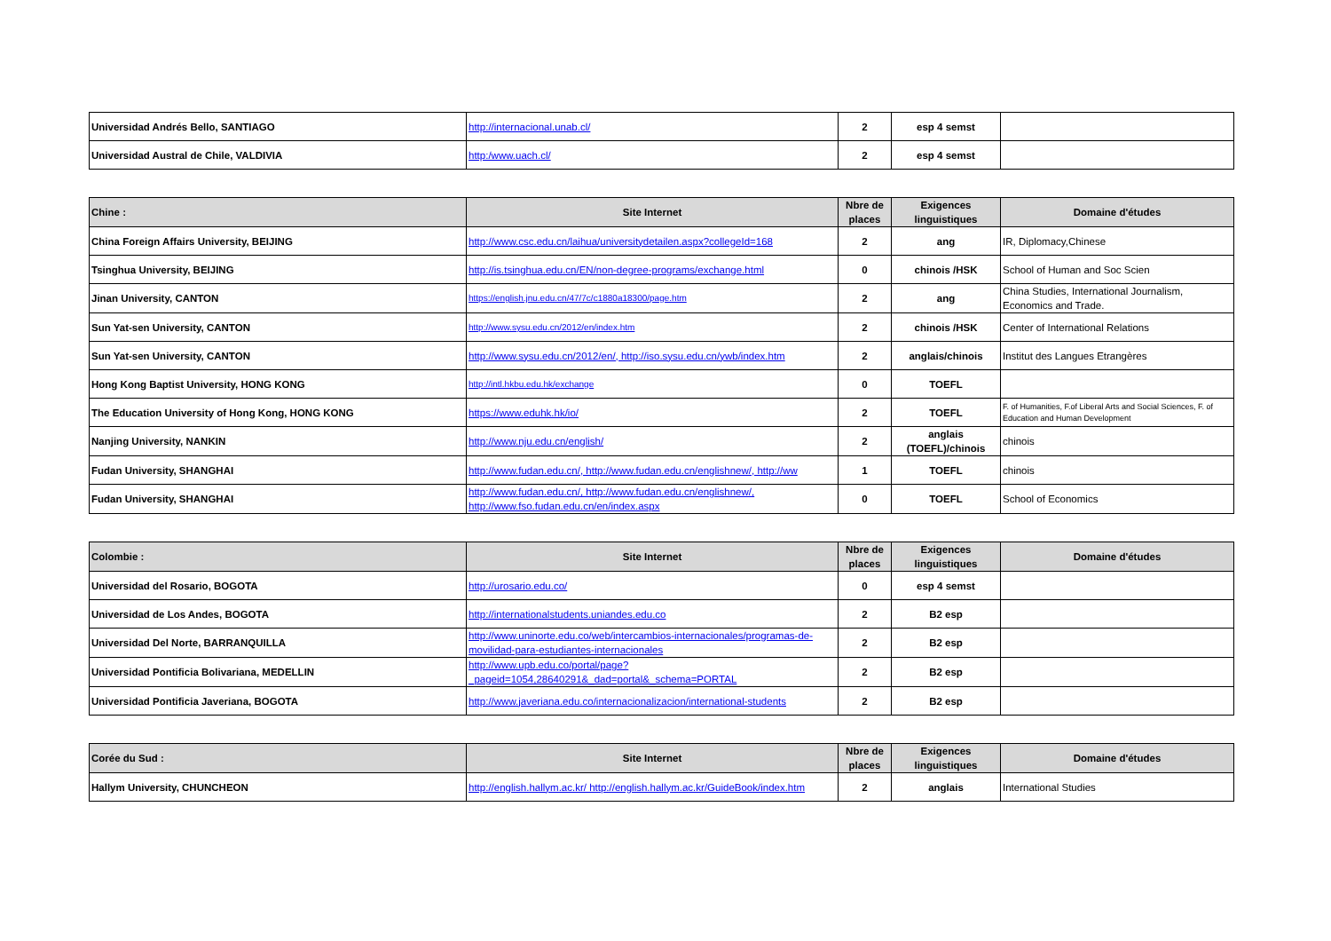| Universidad Andrés Bello, SANTIAGO | http://internacional.unab.cl/ | 2 | esp 4 semst | |
| Universidad Austral de Chile, VALDIVIA | http:/www.uach.cl/ | 2 | esp 4 semst | |
| Chine : | Site Internet | Nbre de places | Exigences linguistiques | Domaine d'études |
| --- | --- | --- | --- | --- |
| China Foreign Affairs University, BEIJING | http://www.csc.edu.cn/laihua/universitydetailen.aspx?collegeId=168 | 2 | ang | IR, Diplomacy,Chinese |
| Tsinghua University, BEIJING | http://is.tsinghua.edu.cn/EN/non-degree-programs/exchange.html | 0 | chinois /HSK | School of Human and Soc Scien |
| Jinan University, CANTON | https://english.jnu.edu.cn/47/7c/c1880a18300/page.htm | 2 | ang | China Studies, International Journalism, Economics and Trade. |
| Sun Yat-sen University, CANTON | http://www.sysu.edu.cn/2012/en/index.htm | 2 | chinois /HSK | Center of International Relations |
| Sun Yat-sen University, CANTON | http://www.sysu.edu.cn/2012/en/, http://iso.sysu.edu.cn/ywb/index.htm | 2 | anglais/chinois | Institut des Langues Etrangères |
| Hong Kong Baptist University, HONG KONG | http://intl.hkbu.edu.hk/exchange | 0 | TOEFL | |
| The Education University of Hong Kong, HONG KONG | https://www.eduhk.hk/io/ | 2 | TOEFL | F. of Humanities, F.of Liberal Arts and Social Sciences, F. of Education and Human Development |
| Nanjing University, NANKIN | http://www.nju.edu.cn/english/ | 2 | anglais (TOEFL)/chinois | chinois |
| Fudan University, SHANGHAI | http://www.fudan.edu.cn/, http://www.fudan.edu.cn/englishnew/, http://ww | 1 | TOEFL | chinois |
| Fudan University, SHANGHAI | http://www.fudan.edu.cn/, http://www.fudan.edu.cn/englishnew/, http://www.fso.fudan.edu.cn/en/index.aspx | 0 | TOEFL | School of Economics |
| Colombie : | Site Internet | Nbre de places | Exigences linguistiques | Domaine d'études |
| --- | --- | --- | --- | --- |
| Universidad del Rosario, BOGOTA | http://urosario.edu.co/ | 0 | esp 4 semst | |
| Universidad de Los Andes, BOGOTA | http://internationalstudents.uniandes.edu.co | 2 | B2 esp | |
| Universidad Del Norte, BARRANQUILLA | http://www.uninorte.edu.co/web/intercambios-internacionales/programas-de-movilidad-para-estudiantes-internacionales | 2 | B2 esp | |
| Universidad Pontificia Bolivariana, MEDELLIN | http://www.upb.edu.co/portal/page?_pageid=1054,28640291&_dad=portal&_schema=PORTAL | 2 | B2 esp | |
| Universidad Pontificia Javeriana, BOGOTA | http://www.javeriana.edu.co/internacionalizacion/international-students | 2 | B2 esp | |
| Corée du Sud : | Site Internet | Nbre de places | Exigences linguistiques | Domaine d'études |
| --- | --- | --- | --- | --- |
| Hallym University, CHUNCHEON | http://english.hallym.ac.kr/ http://english.hallym.ac.kr/GuideBook/index.htm | 2 | anglais | International Studies |